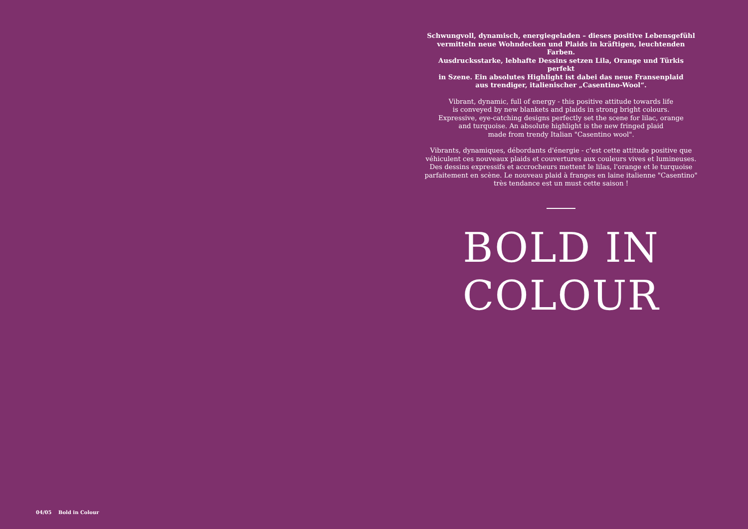Schwungvoll, dynamisch, energiegeladen – dieses positive Lebensgefühl
vermitteln neue Wohndecken und Plaids in kräftigen, leuchtenden Farben.
Ausdrucksstarke, lebhafte Dessins setzen Lila, Orange und Türkis perfekt
in Szene. Ein absolutes Highlight ist dabei das neue Fransenplaid
aus trendiger, italienischer „Casentino-Wool“.
Vibrant, dynamic, full of energy - this positive attitude towards life
is conveyed by new blankets and plaids in strong bright colours.
Expressive, eye-catching designs perfectly set the scene for lilac, orange
and turquoise. An absolute highlight is the new fringed plaid
made from trendy Italian "Casentino wool".
Vibrants, dynamiques, débordants d'énergie - c'est cette attitude positive que
véhiculent ces nouveaux plaids et couvertures aux couleurs vives et lumineuses.
Des dessins expressifs et accrocheurs mettent le lilas, l'orange et le turquoise
parfaitement en scène. Le nouveau plaid à franges en laine italienne "Casentino"
très tendance est un must cette saison !
BOLD IN
COLOUR
04/05 Bold in Colour